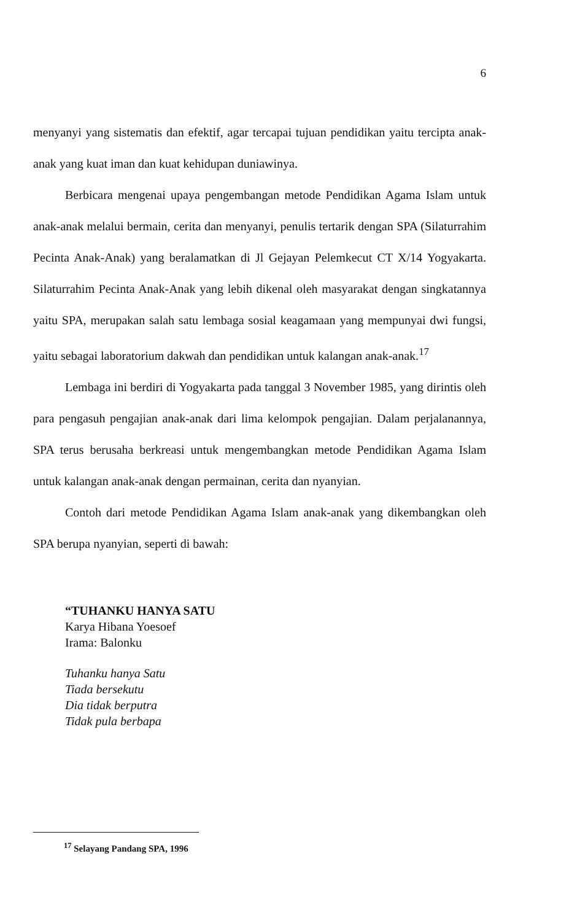6
menyanyi yang sistematis dan efektif, agar tercapai tujuan pendidikan yaitu tercipta anak-anak yang kuat iman dan kuat kehidupan duniawinya.
Berbicara mengenai upaya pengembangan metode Pendidikan Agama Islam untuk anak-anak melalui bermain, cerita dan menyanyi, penulis tertarik dengan SPA (Silaturrahim Pecinta Anak-Anak) yang beralamatkan di Jl Gejayan Pelemkecut CT X/14 Yogyakarta. Silaturrahim Pecinta Anak-Anak yang lebih dikenal oleh masyarakat dengan singkatannya yaitu SPA, merupakan salah satu lembaga sosial keagamaan yang mempunyai dwi fungsi, yaitu sebagai laboratorium dakwah dan pendidikan untuk kalangan anak-anak.<sup>17</sup>
Lembaga ini berdiri di Yogyakarta pada tanggal 3 November 1985, yang dirintis oleh para pengasuh pengajian anak-anak dari lima kelompok pengajian. Dalam perjalanannya, SPA terus berusaha berkreasi untuk mengembangkan metode Pendidikan Agama Islam untuk kalangan anak-anak dengan permainan, cerita dan nyanyian.
Contoh dari metode Pendidikan Agama Islam anak-anak yang dikembangkan oleh SPA berupa nyanyian, seperti di bawah:
“TUHANKU HANYA SATU
Karya Hibana Yoesoef
Irama: Balonku
Tuhanku hanya Satu
Tiada bersekutu
Dia tidak berputra
Tidak pula berbapa
<sup>17</sup> Selayang Pandang SPA, 1996